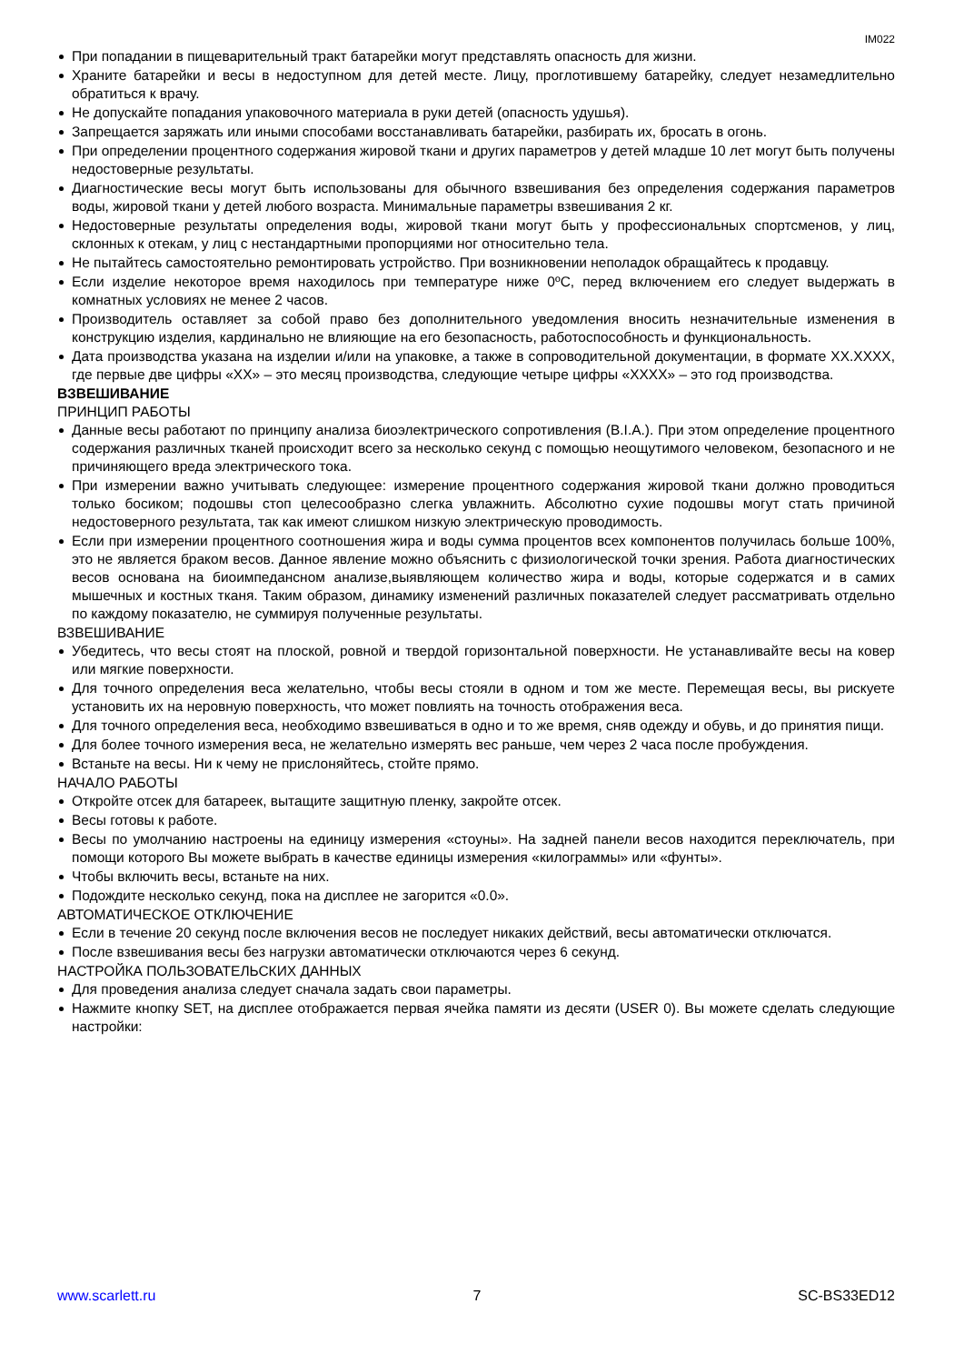IM022
При попадании в пищеварительный тракт батарейки могут представлять опасность для жизни.
Храните батарейки и весы в недоступном для детей месте. Лицу, проглотившему батарейку, следует незамедлительно обратиться к врачу.
Не допускайте попадания упаковочного материала в руки детей (опасность удушья).
Запрещается заряжать или иными способами восстанавливать батарейки, разбирать их, бросать в огонь.
При определении процентного содержания жировой ткани и других параметров у детей младше 10 лет могут быть получены недостоверные результаты.
Диагностические весы могут быть использованы для обычного взвешивания без определения содержания параметров воды, жировой ткани у детей любого возраста. Минимальные параметры взвешивания 2 кг.
Недостоверные результаты определения воды, жировой ткани могут быть у профессиональных спортсменов, у лиц, склонных к отекам, у лиц с нестандартными пропорциями ног относительно тела.
Не пытайтесь самостоятельно ремонтировать устройство. При возникновении неполадок обращайтесь к продавцу.
Если изделие некоторое время находилось при температуре ниже 0ºC, перед включением его следует выдержать в комнатных условиях не менее 2 часов.
Производитель оставляет за собой право без дополнительного уведомления вносить незначительные изменения в конструкцию изделия, кардинально не влияющие на его безопасность, работоспособность и функциональность.
Дата производства указана на изделии и/или на упаковке, а также в сопроводительной документации, в формате XX.XXXX, где первые две цифры «XX» – это месяц производства, следующие четыре цифры «XXXX» – это год производства.
ВЗВЕШИВАНИЕ
ПРИНЦИП РАБОТЫ
Данные весы работают по принципу анализа биоэлектрического сопротивления (B.I.A.). При этом определение процентного содержания различных тканей происходит всего за несколько секунд с помощью неощутимого человеком, безопасного и не причиняющего вреда электрического тока.
При измерении важно учитывать следующее: измерение процентного содержания жировой ткани должно проводиться только босиком; подошвы стоп целесообразно слегка увлажнить. Абсолютно сухие подошвы могут стать причиной недостоверного результата, так как имеют слишком низкую электрическую проводимость.
Если при измерении процентного соотношения жира и воды сумма процентов всех компонентов получилась больше 100%, это не является браком весов. Данное явление можно объяснить с физиологической точки зрения. Работа диагностических весов основана на биоимпедансном анализе,выявляющем количество жира и воды, которые содержатся и в самих мышечных и костных тканя. Таким образом, динамику изменений различных показателей следует рассматривать отдельно по каждому показателю, не суммируя полученные результаты.
ВЗВЕШИВАНИЕ
Убедитесь, что весы стоят на плоской, ровной и твердой горизонтальной поверхности. Не устанавливайте весы на ковер или мягкие поверхности.
Для точного определения веса желательно, чтобы весы стояли в одном и том же месте. Перемещая весы, вы рискуете установить их на неровную поверхность, что может повлиять на точность отображения веса.
Для точного определения веса, необходимо взвешиваться в одно и то же время, сняв одежду и обувь, и до принятия пищи.
Для более точного измерения веса, не желательно измерять вес раньше, чем через 2 часа после пробуждения.
Встаньте на весы. Ни к чему не прислоняйтесь, стойте прямо.
НАЧАЛО РАБОТЫ
Откройте отсек для батареек, вытащите защитную пленку, закройте отсек.
Весы готовы к работе.
Весы по умолчанию настроены на единицу измерения «стоуны». На задней панели весов находится переключатель, при помощи которого Вы можете выбрать в качестве единицы измерения «килограммы» или «фунты».
Чтобы включить весы, встаньте на них.
Подождите несколько секунд, пока на дисплее не загорится «0.0».
АВТОМАТИЧЕСКОЕ ОТКЛЮЧЕНИЕ
Если в течение 20 секунд после включения весов не последует никаких действий, весы автоматически отключатся.
После взвешивания весы без нагрузки автоматически отключаются через 6 секунд.
НАСТРОЙКА ПОЛЬЗОВАТЕЛЬСКИХ ДАННЫХ
Для проведения анализа следует сначала задать свои параметры.
Нажмите кнопку SET, на дисплее отображается первая ячейка памяти из десяти (USER 0). Вы можете сделать следующие настройки:
www.scarlett.ru 7 SC-BS33ED12